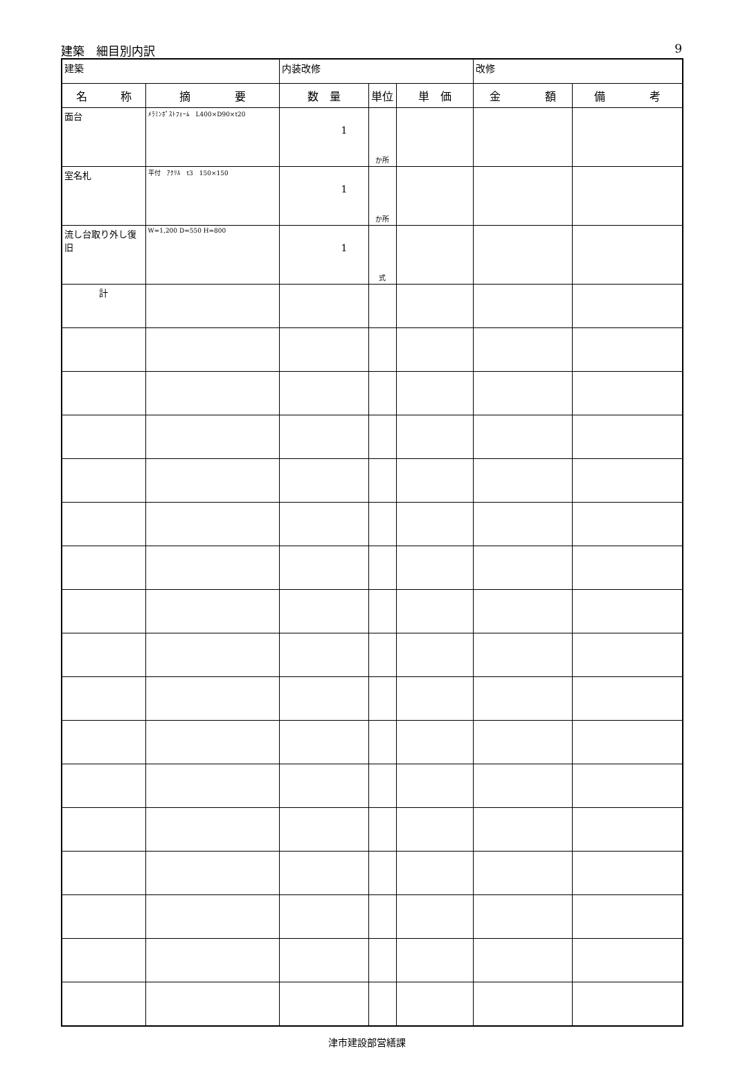建築　細目別内訳 9
| 建築 | | 内装改修 | | | 改修 | |
| 名 称 | 摘 要 | 数 量 | 単位 | 単 価 | 金 額 | 備 考 |
| 面台 | ﾒﾗﾐﾝﾎﾟｽﾄﾌｫｰﾑ L400×D90×t20 | 1 | か所 | | | |
| 室名札 | 平付 ｱｸﾘﾙ t3 150×150 | 1 | か所 | | | |
| 流し台取り外し復旧 | W=1,200 D=550 H=800 | 1 | 式 | | | |
| 計 | | | | | | |
津市建設部営繕課